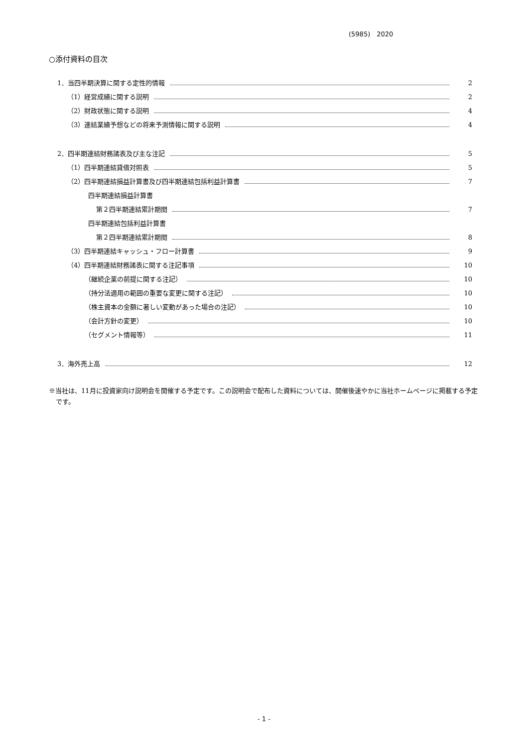(5985)　2020
○添付資料の目次
1．当四半期決算に関する定性的情報 2
（1）経営成績に関する説明 2
（2）財政状態に関する説明 4
（3）連結業績予想などの将来予測情報に関する説明 4
2．四半期連結財務諸表及び主な注記 5
（1）四半期連結貸借対照表 5
（2）四半期連結損益計算書及び四半期連結包括利益計算書 7
四半期連結損益計算書
第２四半期連結累計期間 7
四半期連結包括利益計算書
第２四半期連結累計期間 8
（3）四半期連結キャッシュ・フロー計算書 9
（4）四半期連結財務諸表に関する注記事項 10
（継続企業の前提に関する注記） 10
（持分法適用の範囲の重要な変更に関する注記） 10
（株主資本の金額に著しい変動があった場合の注記） 10
（会計方針の変更） 10
（セグメント情報等） 11
3．海外売上高 12
※当社は、11月に投資家向け説明会を開催する予定です。この説明会で配布した資料については、開催後速やかに当社ホームページに掲載する予定です。
- 1 -